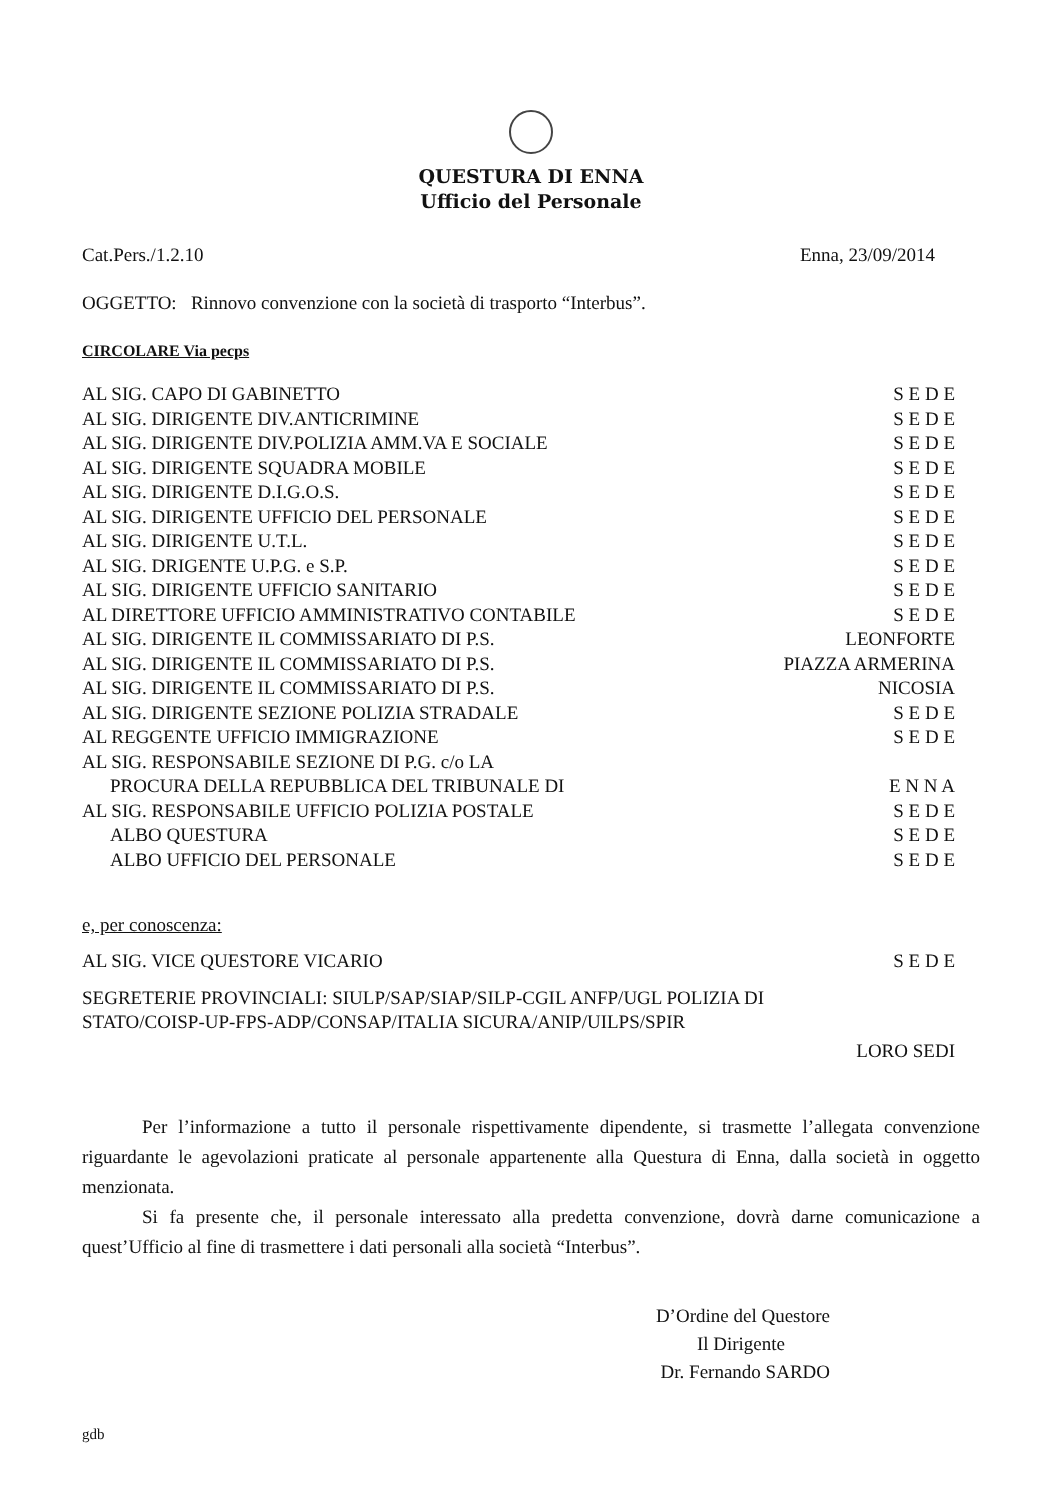QUESTURA DI ENNA
Ufficio del Personale
Cat.Pers./1.2.10 Enna, 23/09/2014
OGGETTO: Rinnovo convenzione con la società di trasporto “Interbus”.
CIRCOLARE Via pecps
AL SIG. CAPO DI GABINETTO S E D E
AL SIG. DIRIGENTE DIV.ANTICRIMINE S E D E
AL SIG. DIRIGENTE DIV.POLIZIA AMM.VA E SOCIALE S E D E
AL SIG. DIRIGENTE SQUADRA MOBILE S E D E
AL SIG. DIRIGENTE D.I.G.O.S. S E D E
AL SIG. DIRIGENTE UFFICIO DEL PERSONALE S E D E
AL SIG. DIRIGENTE U.T.L. S E D E
AL SIG. DRIGENTE U.P.G. e S.P. S E D E
AL SIG. DIRIGENTE UFFICIO SANITARIO S E D E
AL DIRETTORE UFFICIO AMMINISTRATIVO CONTABILE S E D E
AL SIG. DIRIGENTE IL COMMISSARIATO DI P.S. LEONFORTE
AL SIG. DIRIGENTE IL COMMISSARIATO DI P.S. PIAZZA ARMERINA
AL SIG. DIRIGENTE IL COMMISSARIATO DI P.S. NICOSIA
AL SIG. DIRIGENTE SEZIONE POLIZIA STRADALE S E D E
AL REGGENTE UFFICIO IMMIGRAZIONE S E D E
AL SIG. RESPONSABILE SEZIONE DI P.G. c/o LA
PROCURA DELLA REPUBBLICA DEL TRIBUNALE DI E N N A
AL SIG. RESPONSABILE UFFICIO POLIZIA POSTALE S E D E
ALBO QUESTURA S E D E
ALBO UFFICIO DEL PERSONALE S E D E
e, per conoscenza:
AL SIG. VICE QUESTORE VICARIO S E D E
SEGRETERIE PROVINCIALI: SIULP/SAP/SIAP/SILP-CGIL ANFP/UGL POLIZIA DI
STATO/COISP-UP-FPS-ADP/CONSAP/ITALIA SICURA/ANIP/UILPS/SPIR
LORO SEDI
Per l’informazione a tutto il personale rispettivamente dipendente, si trasmette l’allegata convenzione riguardante le agevolazioni praticate al personale appartenente alla Questura di Enna, dalla società in oggetto menzionata.
Si fa presente che, il personale interessato alla predetta convenzione, dovrà darne comunicazione a quest’Ufficio al fine di trasmettere i dati personali alla società “Interbus”.
D’Ordine del Questore
Il Dirigente
Dr. Fernando SARDO
gdb